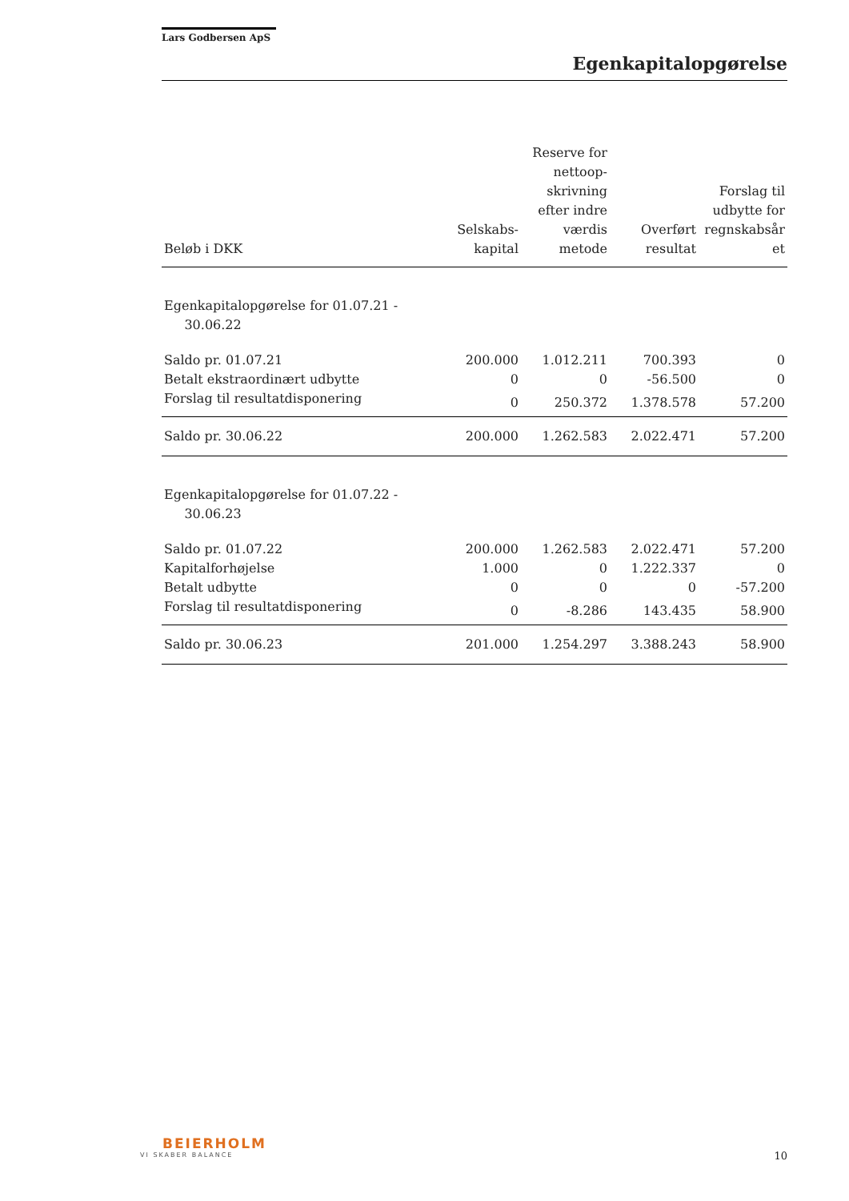Lars Godbersen ApS
Egenkapitalopgørelse
| Beløb i DKK | Selskabs- kapital | Reserve for nettoop- skrivning efter indre værdis metode | Overført resultat | Forslag til udbytte for regnskabsår et |
| --- | --- | --- | --- | --- |
| Egenkapitalopgørelse for 01.07.21 - 30.06.22 | | | | |
| Saldo pr. 01.07.21 | 200.000 | 1.012.211 | 700.393 | 0 |
| Betalt ekstraordinært udbytte | 0 | 0 | -56.500 | 0 |
| Forslag til resultatdisponering | 0 | 250.372 | 1.378.578 | 57.200 |
| Saldo pr. 30.06.22 | 200.000 | 1.262.583 | 2.022.471 | 57.200 |
| Egenkapitalopgørelse for 01.07.22 - 30.06.23 | | | | |
| Saldo pr. 01.07.22 | 200.000 | 1.262.583 | 2.022.471 | 57.200 |
| Kapitalforhøjelse | 1.000 | 0 | 1.222.337 | 0 |
| Betalt udbytte | 0 | 0 | 0 | -57.200 |
| Forslag til resultatdisponering | 0 | -8.286 | 143.435 | 58.900 |
| Saldo pr. 30.06.23 | 201.000 | 1.254.297 | 3.388.243 | 58.900 |
BEIERHOLM
VI SKABER BALANCE
10